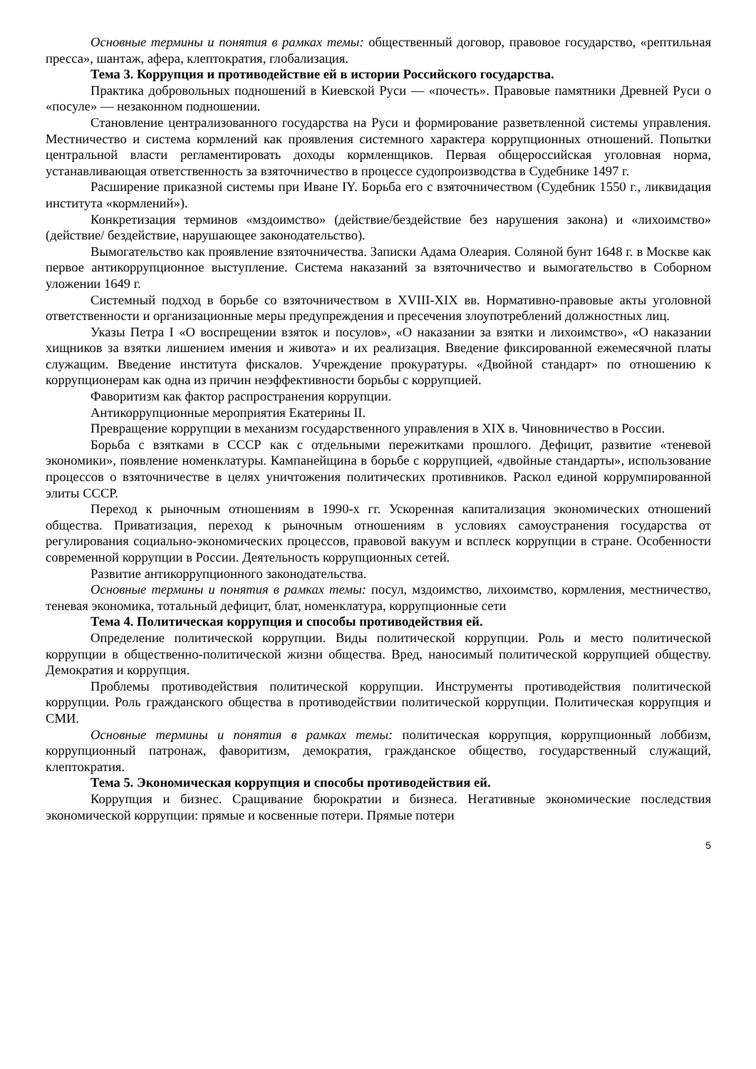Основные термины и понятия в рамках темы: общественный договор, правовое государство, «рептильная пресса», шантаж, афера, клептократия, глобализация.
Тема 3. Коррупция и противодействие ей в истории Российского государства.
Практика добровольных подношений в Киевской Руси — «почесть». Правовые памятники Древней Руси о «посуле» — незаконном подношении.
Становление централизованного государства на Руси и формирование разветвленной системы управления. Местничество и система кормлений как проявления системного характера коррупционных отношений. Попытки центральной власти регламентировать доходы кормленщиков. Первая общероссийская уголовная норма, устанавливающая ответственность за взяточничество в процессе судопроизводства в Судебнике 1497 г.
Расширение приказной системы при Иване IY. Борьба его с взяточничеством (Судебник 1550 г., ликвидация института «кормлений»).
Конкретизация терминов «мздоимство» (действие/бездействие без нарушения закона) и «лихоимство» (действие/ бездействие, нарушающее законодательство).
Вымогательство как проявление взяточничества. Записки Адама Олеария. Соляной бунт 1648 г. в Москве как первое антикоррупционное выступление. Система наказаний за взяточничество и вымогательство в Соборном уложении 1649 г.
Системный подход в борьбе со взяточничеством в XVIII-XIX вв. Нормативно-правовые акты уголовной ответственности и организационные меры предупреждения и пресечения злоупотреблений должностных лиц.
Указы Петра I «О воспрещении взяток и посулов», «О наказании за взятки и лихоимство», «О наказании хищников за взятки лишением имения и живота» и их реализация. Введение фиксированной ежемесячной платы служащим. Введение института фискалов. Учреждение прокуратуры. «Двойной стандарт» по отношению к коррупционерам как одна из причин неэффективности борьбы с коррупцией.
Фаворитизм как фактор распространения коррупции.
Антикоррупционные мероприятия Екатерины II.
Превращение коррупции в механизм государственного управления в XIX в. Чиновничество в России.
Борьба с взятками в СССР как с отдельными пережитками прошлого. Дефицит, развитие «теневой экономики», появление номенклатуры. Кампанейщина в борьбе с коррупцией, «двойные стандарты», использование процессов о взяточничестве в целях уничтожения политических противников. Раскол единой коррумпированной элиты СССР.
Переход к рыночным отношениям в 1990-х гг. Ускоренная капитализация экономических отношений общества. Приватизация, переход к рыночным отношениям в условиях самоустранения государства от регулирования социально-экономических процессов, правовой вакуум и всплеск коррупции в стране. Особенности современной коррупции в России. Деятельность коррупционных сетей.
Развитие антикоррупционного законодательства.
Основные термины и понятия в рамках темы: посул, мздоимство, лихоимство, кормления, местничество, теневая экономика, тотальный дефицит, блат, номенклатура, коррупционные сети
Тема 4. Политическая коррупция и способы противодействия ей.
Определение политической коррупции. Виды политической коррупции. Роль и место политической коррупции в общественно-политической жизни общества. Вред, наносимый политической коррупцией обществу. Демократия и коррупция.
Проблемы противодействия политической коррупции. Инструменты противодействия политической коррупции. Роль гражданского общества в противодействии политической коррупции. Политическая коррупция и СМИ.
Основные термины и понятия в рамках темы: политическая коррупция, коррупционный лоббизм, коррупционный патронаж, фаворитизм, демократия, гражданское общество, государственный служащий, клептократия.
Тема 5. Экономическая коррупция и способы противодействия ей.
Коррупция и бизнес. Сращивание бюрократии и бизнеса. Негативные экономические последствия экономической коррупции: прямые и косвенные потери. Прямые потери
5